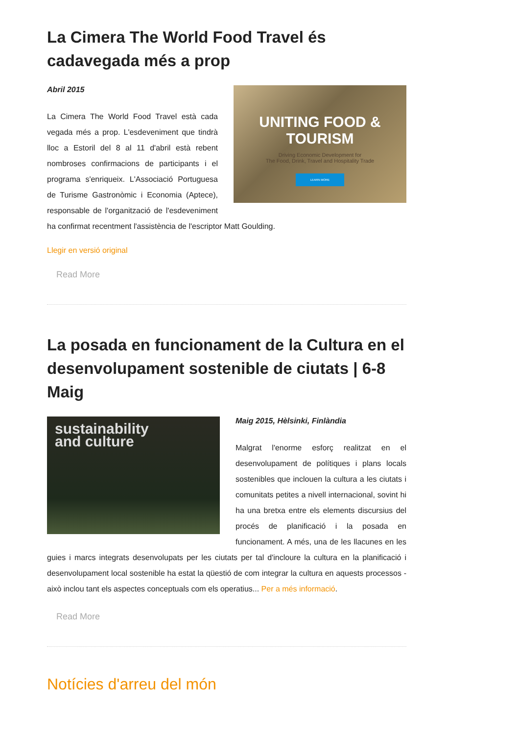La Cimera The World Food Travel és cadavegada més a prop
UNITING FOOD & TOURISM
Driving Economic Development for
The Food, Drink, Travel and Hospitality Trade
LEARN MORE
Abril 2015
La Cimera The World Food Travel està cada vegada més a prop. L'esdeveniment que tindrà lloc a Estoril del 8 al 11 d'abril està rebent nombroses confirmacions de participants i el programa s'enriqueix. L'Associació Portuguesa de Turisme Gastronòmic i Economia (Aptece), responsable de l'organització de l'esdeveniment ha confirmat recentment l'assistència de l'escriptor Matt Goulding.
Llegir en versió original
Read More
La posada en funcionament de la Cultura en el desenvolupament sostenible de ciutats | 6-8 Maig
sustainability
and culture
Maig 2015, Hèlsinki, Finlàndia
Malgrat l'enorme esforç realitzat en el desenvolupament de polítiques i plans locals sostenibles que inclouen la cultura a les ciutats i comunitats petites a nivell internacional, sovint hi ha una bretxa entre els elements discursius del procés de planificació i la posada en funcionament. A més, una de les llacunes en les guies i marcs integrats desenvolupats per les ciutats per tal d'incloure la cultura en la planificació i desenvolupament local sostenible ha estat la qüestió de com integrar la cultura en aquests processos - això inclou tant els aspectes conceptuals com els operatius... Per a més informació.
Read More
Notícies d'arreu del món